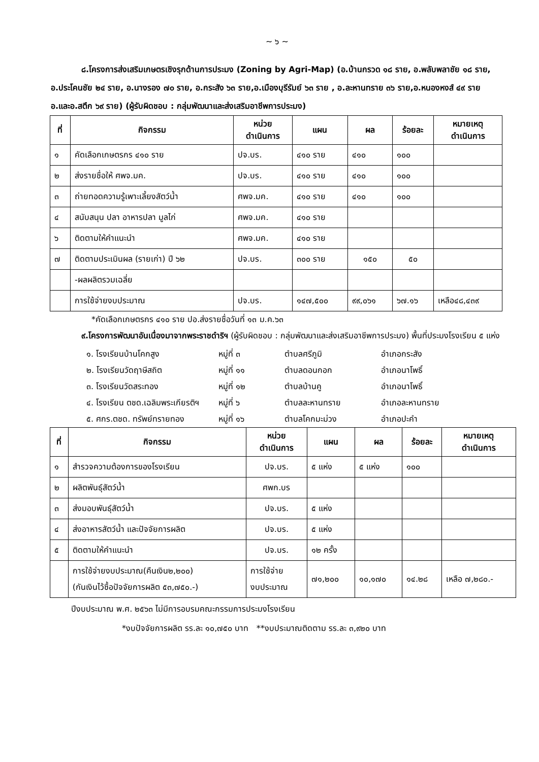~ ๖ ~
๘.โครงการส่งเสริมเกษตรเชิงรุกด้านการประมง (Zoning by Agri-Map) (อ.บ้านกรวด ๑๘ ราย, อ.พลับพลาชัย ๑๘ ราย, อ.ประโคนชัย ๒๔ ราย, อ.นางรอง ๗๐ ราย, อ.กระสัง ๖๓ ราย,อ.เมืองบุรีรัมย์ ๖๓ ราย , อ.ละหานทราย ๓๖ ราย,อ.หนองหงส์ ๔๙ ราย อ.และอ.สตึก ๖๙ ราย) (ผู้รับผิดชอบ : กลุ่มพัฒนาและส่งเสริมอาชีพการประมง)
| ที่ | กิจกรรม | หน่วย ดำเนินการ | แผน | ผล | ร้อยละ | หมายเหตุ ดำเนินการ |
| --- | --- | --- | --- | --- | --- | --- |
| ๑ | คัดเลือกเกษตรกร ๔๑๐ ราย | ปจ.บร. | ๔๑๐ ราย | ๔๑๐ | ๑๐๐ | |
| ๒ | ส่งรายชื่อให้ ศพจ.มค. | ปจ.บร. | ๔๑๐ ราย | ๔๑๐ | ๑๐๐ | |
| ๓ | ถ่ายทอดความรู้เพาะเลี้ยงสัตว์น้ำ | ศพจ.มค. | ๔๑๐ ราย | ๔๑๐ | ๑๐๐ | |
| ๔ | สนับสนุน ปลา อาหารปลา มูลไก่ | ศพจ.มค. | ๔๑๐ ราย | | | |
| ๖ | ติดตามให้คำแนะนำ | ศพจ.มค. | ๔๑๐ ราย | | | |
| ๗ | ติดตามประเมินผล (รายเก่า) ปี ๖๒ | ปจ.บร. | ๓๐๐ ราย | ๑๕๐ | ๕๐ | |
| | -ผลผลิตรวมเฉลี่ย | | | | | |
| | การใช้จ่ายงบประมาณ | ปจ.บร. | ๑๔๗,๕๐๐ | ๙๙,๐๖๑ | ๖๗.๑๖ | เหลือ๔๘,๔๓๙ |
*คัดเลือกเกษตรกร ๔๑๐ ราย ปอ.ส่งรายชื่อวันที่ ๑๓ ม.ค.๖๓
๙.โครงการพัฒนาอันเนื่องมาจากพระราชดำริฯ (ผู้รับผิดชอบ : กลุ่มพัฒนาและส่งเสริมอาชีพการประมง) พื้นที่ประมงโรงเรียน ๕ แห่ง
๑. โรงเรียนบ้านโคกสูง หมู่ที่ ๓ ตำบลศรีภูมิ อำเภอกระสัง ๒. โรงเรียนวัดฤาษีสถิต หมู่ที่ ๑๑ ตำบลดอนกอก อำเภอนาโพธิ์ ๓. โรงเรียนวัดสระทอง หมู่ที่ ๑๒ ตำบลบ้านคู อำเภอนาโพธิ์ ๔. โรงเรียน ตชด.เฉลิมพระเกียรติฯ หมู่ที่ ๖ ตำบลละหานทราย อำเภอละหานทราย ๕. ศกร.ตชด. ทรัพย์ทรายทอง หมู่ที่ ๑๖ ตำบลโคกมะม่วง อำเภอปะคำ
| ที่ | กิจกรรม | หน่วย ดำเนินการ | แผน | ผล | ร้อยละ | หมายเหตุ ดำเนินการ |
| --- | --- | --- | --- | --- | --- | --- |
| ๑ | สำรวจความต้องการของโรงเรียน | ปจ.บร. | ๕ แห่ง | ๕ แห่ง | ๑๐๐ | |
| ๒ | ผลิตพันธุ์สัตว์น้ำ | ศพก.บร | | | | |
| ๓ | ส่งมอบพันธุ์สัตว์น้ำ | ปจ.บร. | ๕ แห่ง | | | |
| ๔ | ส่งอาหารสัตว์น้ำ และปัจจัยการผลิต | ปจ.บร. | ๕ แห่ง | | | |
| ๕ | ติดตามให้คำแนะนำ | ปจ.บร. | ๑๒ ครั้ง | | | |
| | การใช้จ่ายงบประมาณ(คืนเงิน๒,๒๐๐) (กันเงินไว้ซื้อปัจจัยการผลิต ๕๓,๗๕๐.-) | การใช้จ่าย งบประมาณ | ๗๑,๒๐๐ | ๑๐,๑๗๐ | ๑๔.๒๘ | เหลือ ๗,๒๘๐.- |
ปีงบประมาณ พ.ศ. ๒๕๖๓ ไม่มีการอบรมคณะกรรมการประมงโรงเรียน
*งบปัจจัยการผลิต รร.ละ ๑๐,๗๕๐ บาท **งบประมาณติดตาม รร.ละ ๓,๙๒๐ บาท